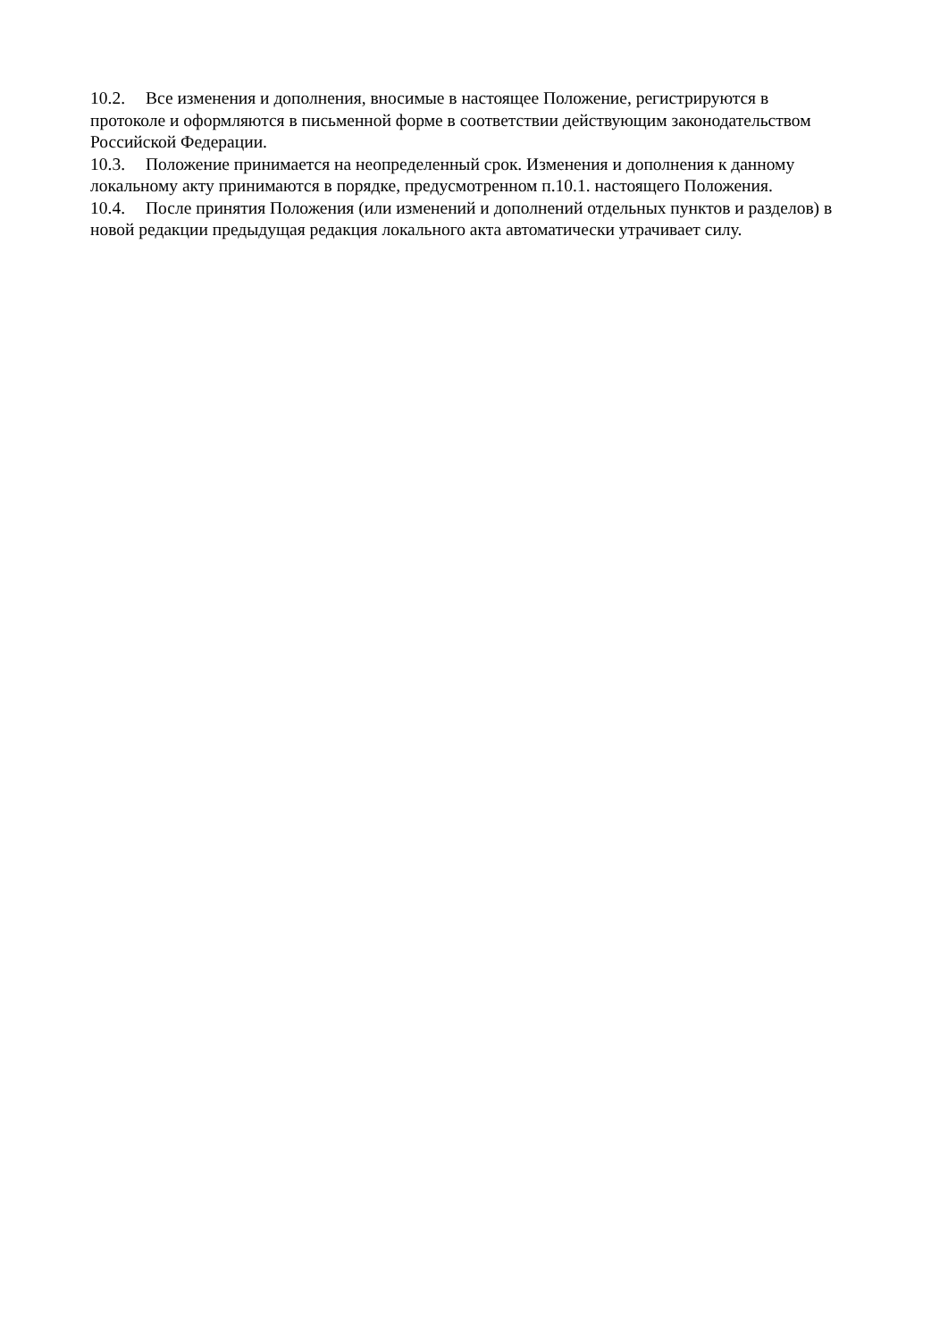10.2. Все изменения и дополнения, вносимые в настоящее Положение, регистрируются в протоколе и оформляются в письменной форме в соответствии действующим законодательством Российской Федерации.
10.3. Положение принимается на неопределенный срок. Изменения и дополнения к данному локальному акту принимаются в порядке, предусмотренном п.10.1. настоящего Положения.
10.4. После принятия Положения (или изменений и дополнений отдельных пунктов и разделов) в новой редакции предыдущая редакция локального акта автоматически утрачивает силу.